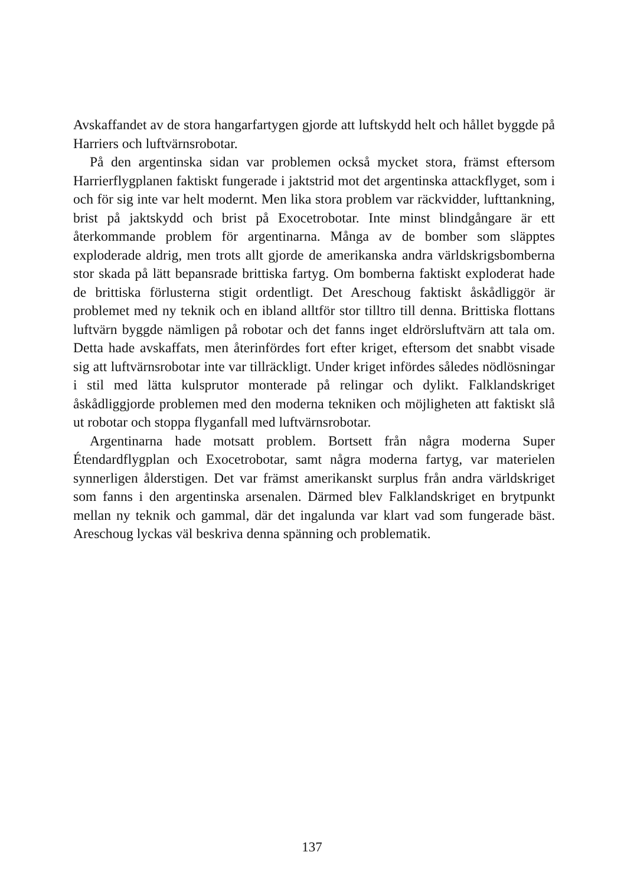Avskaffandet av de stora hangarfartygen gjorde att luftskydd helt och hål­let byggde på Harriers och luftvärnsrobotar.
På den argentinska sidan var problemen också mycket stora, främst ef­tersom Harrierflygplanen faktiskt fungerade i jaktstrid mot det argentin­ska attackflyget, som i och för sig inte var helt modernt. Men lika stora problem var räckvidder, lufttankning, brist på jaktskydd och brist på Exo­cetrobotar. Inte minst blindgångare är ett återkommande problem för ar­gentinarna. Många av de bomber som släpptes exploderade aldrig, men trots allt gjorde de amerikanska andra världskrigsbomberna stor skada på lätt bepansrade brittiska fartyg. Om bomberna faktiskt exploderat hade de brittiska förlusterna stigit ordentligt. Det Areschoug faktiskt åskådliggör är problemet med ny teknik och en ibland alltför stor tilltro till denna. Brit­tiska flottans luftvärn byggde nämligen på robotar och det fanns inget eld­rörsluftvärn att tala om. Detta hade avskaffats, men återinfördes fort efter kriget, eftersom det snabbt visade sig att luftvärnsrobotar inte var tillräck­ligt. Under kriget infördes således nödlösningar i stil med lätta kulsprutor monterade på relingar och dylikt. Falklandskriget åskådliggjorde proble­men med den moderna tekniken och möjligheten att faktiskt slå ut robotar och stoppa flyganfall med luftvärnsrobotar.
Argentinarna hade motsatt problem. Bortsett från några moderna Su­per Étendardflygplan och Exocetrobotar, samt några moderna fartyg, var materielen synnerligen ålderstigen. Det var främst amerikanskt surplus från andra världskriget som fanns i den argentinska arsenalen. Därmed blev Falklandskriget en brytpunkt mellan ny teknik och gammal, där det inga­lunda var klart vad som fungerade bäst. Areschoug lyckas väl beskriva den­na spänning och problematik.
137